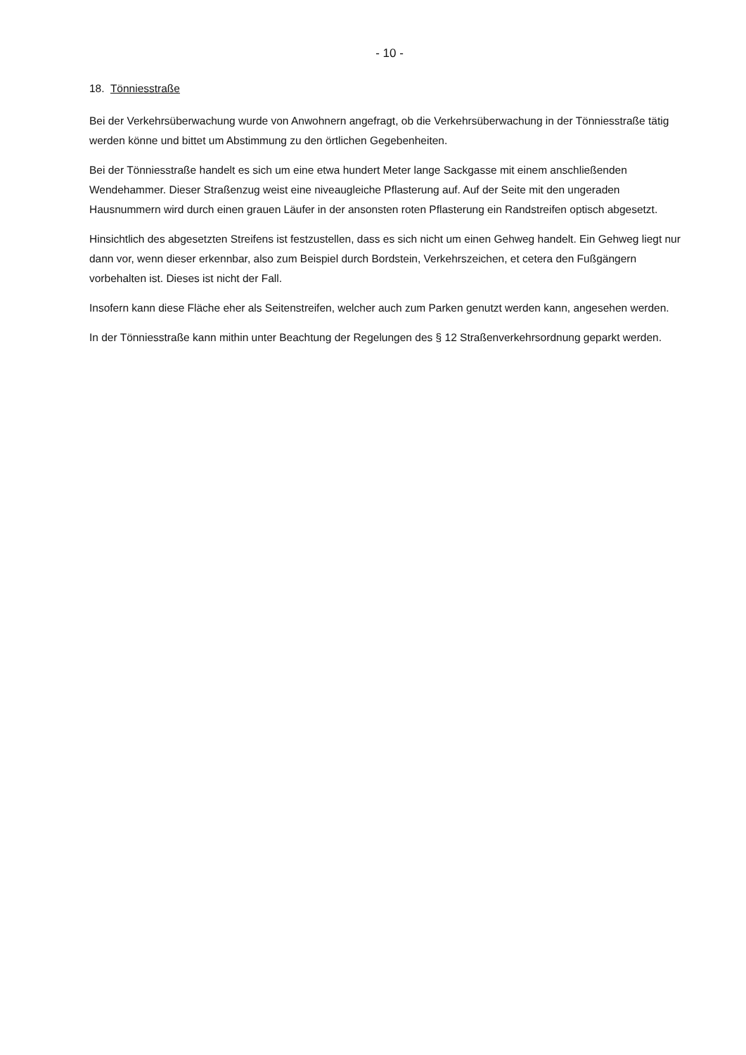- 10 -
18. Tönniesstraße
Bei der Verkehrsüberwachung wurde von Anwohnern angefragt, ob die Verkehrsüberwachung in der Tönniesstraße tätig werden könne und bittet um Abstimmung zu den örtlichen Gegebenheiten.
Bei der Tönniesstraße handelt es sich um eine etwa hundert Meter lange Sackgasse mit einem anschließenden Wendehammer. Dieser Straßenzug weist eine niveaugleiche Pflasterung auf. Auf der Seite mit den ungeraden Hausnummern wird durch einen grauen Läufer in der ansonsten roten Pflasterung ein Randstreifen optisch abgesetzt.
Hinsichtlich des abgesetzten Streifens ist festzustellen, dass es sich nicht um einen Gehweg handelt. Ein Gehweg liegt nur dann vor, wenn dieser erkennbar, also zum Beispiel durch Bordstein, Verkehrszeichen, et cetera den Fußgängern vorbehalten ist. Dieses ist nicht der Fall.
Insofern kann diese Fläche eher als Seitenstreifen, welcher auch zum Parken genutzt werden kann, angesehen werden.
In der Tönniesstraße kann mithin unter Beachtung der Regelungen des § 12 Straßenverkehrsordnung geparkt werden.